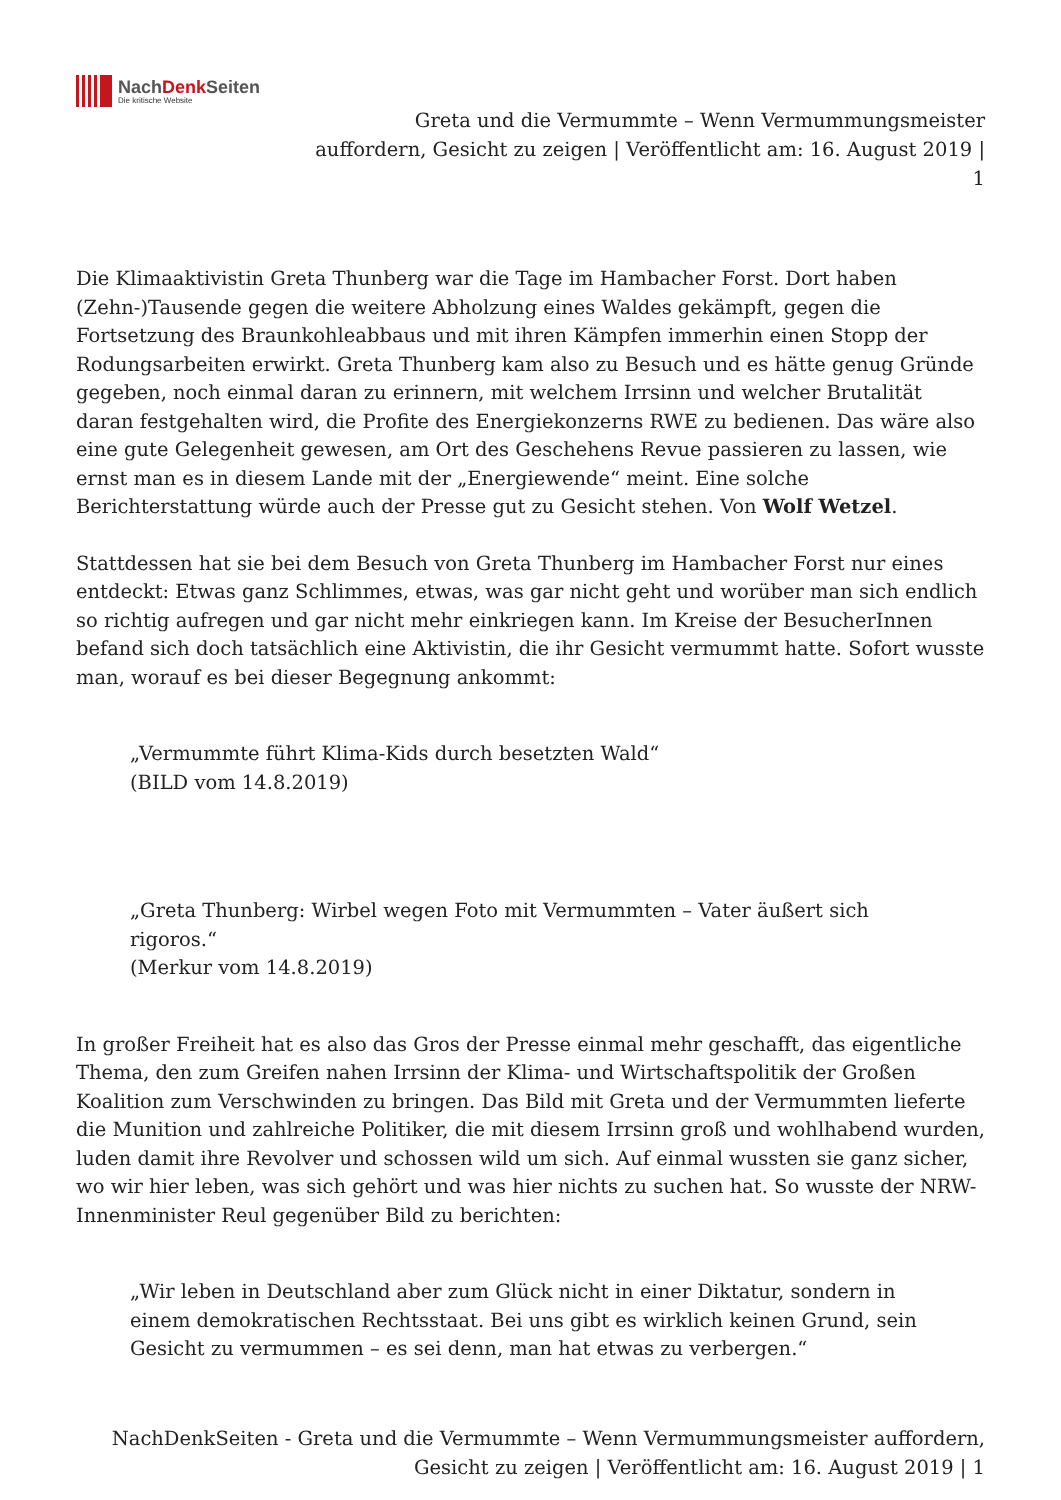NachDenk Seiten
Die kritische Website
Greta und die Vermummte – Wenn Vermummungsmeister
auffordern, Gesicht zu zeigen | Veröffentlicht am: 16. August 2019 |
1
Die Klimaaktivistin Greta Thunberg war die Tage im Hambacher Forst. Dort haben (Zehn-)Tausende gegen die weitere Abholzung eines Waldes gekämpft, gegen die Fortsetzung des Braunkohleabbaus und mit ihren Kämpfen immerhin einen Stopp der Rodungsarbeiten erwirkt. Greta Thunberg kam also zu Besuch und es hätte genug Gründe gegeben, noch einmal daran zu erinnern, mit welchem Irrsinn und welcher Brutalität daran festgehalten wird, die Profite des Energiekonzerns RWE zu bedienen. Das wäre also eine gute Gelegenheit gewesen, am Ort des Geschehens Revue passieren zu lassen, wie ernst man es in diesem Lande mit der „Energiewende“ meint. Eine solche Berichterstattung würde auch der Presse gut zu Gesicht stehen. Von Wolf Wetzel.
Stattdessen hat sie bei dem Besuch von Greta Thunberg im Hambacher Forst nur eines entdeckt: Etwas ganz Schlimmes, etwas, was gar nicht geht und worüber man sich endlich so richtig aufregen und gar nicht mehr einkriegen kann. Im Kreise der BesucherInnen befand sich doch tatsächlich eine Aktivistin, die ihr Gesicht vermummt hatte. Sofort wusste man, worauf es bei dieser Begegnung ankommt:
„Vermummte führt Klima-Kids durch besetzten Wald“
(BILD vom 14.8.2019)
„Greta Thunberg: Wirbel wegen Foto mit Vermummten – Vater äußert sich
rigoros.“
(Merkur vom 14.8.2019)
In großer Freiheit hat es also das Gros der Presse einmal mehr geschafft, das eigentliche Thema, den zum Greifen nahen Irrsinn der Klima- und Wirtschaftspolitik der Großen Koalition zum Verschwinden zu bringen. Das Bild mit Greta und der Vermummten lieferte die Munition und zahlreiche Politiker, die mit diesem Irrsinn groß und wohlhabend wurden, luden damit ihre Revolver und schossen wild um sich. Auf einmal wussten sie ganz sicher, wo wir hier leben, was sich gehört und was hier nichts zu suchen hat. So wusste der NRW-Innenminister Reul gegenüber Bild zu berichten:
„Wir leben in Deutschland aber zum Glück nicht in einer Diktatur, sondern in
einem demokratischen Rechtsstaat. Bei uns gibt es wirklich keinen Grund, sein
Gesicht zu vermummen – es sei denn, man hat etwas zu verbergen.“
NachDenkSeiten - Greta und die Vermummte – Wenn Vermummungsmeister auffordern,
Gesicht zu zeigen | Veröffentlicht am: 16. August 2019 | 1